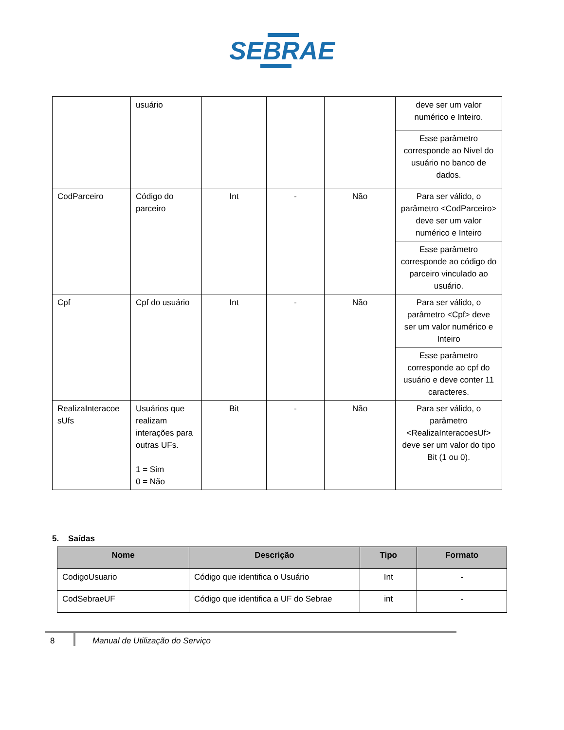SEBRAE
| | usuário | | | | deve ser um valor numérico e Inteiro. |
| | | | | | Esse parâmetro corresponde ao Nivel do usuário no banco de dados. |
| CodParceiro | Código do parceiro | Int | - | Não | Para ser válido, o parâmetro <CodParceiro> deve ser um valor numérico e Inteiro |
| | | | | | Esse parâmetro corresponde ao código do parceiro vinculado ao usuário. |
| Cpf | Cpf do usuário | Int | - | Não | Para ser válido, o parâmetro <Cpf> deve ser um valor numérico e Inteiro |
| | | | | | Esse parâmetro corresponde ao cpf do usuário e deve conter 11 caracteres. |
| RealizaInteracoe sUfs | Usuários que realizam interações para outras UFs. 1 = Sim 0 = Não | Bit | - | Não | Para ser válido, o parâmetro <RealizaInteracoesUf> deve ser um valor do tipo Bit (1 ou 0). |
5. Saídas
| Nome | Descrição | Tipo | Formato |
| --- | --- | --- | --- |
| CodigoUsuario | Código que identifica o Usuário | Int | - |
| CodSebraeUF | Código que identifica a UF do Sebrae | int | - |
8 Manual de Utilização do Serviço